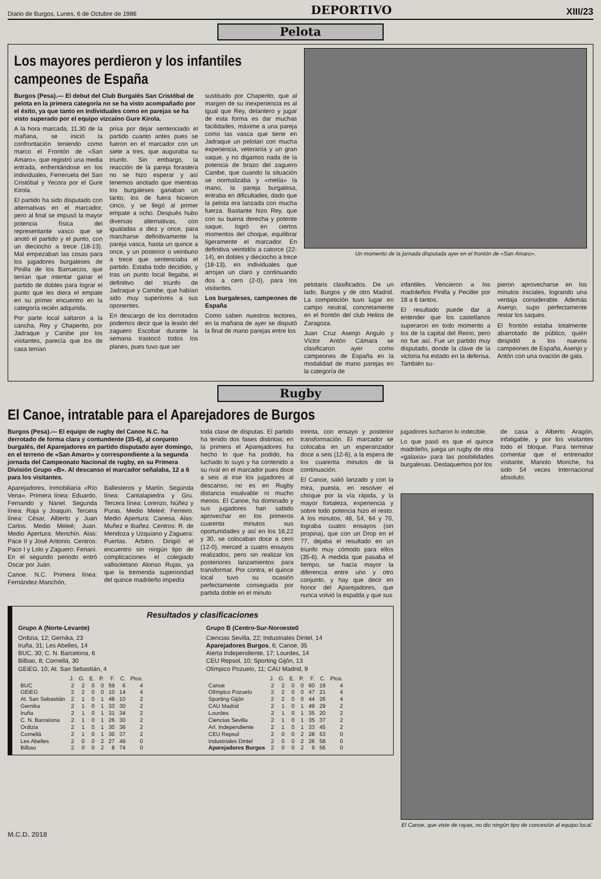Diario de Burgos, Lunes, 6 de Octubre de 1986 DEPORTIVO XIII/23
Pelota
Los mayores perdieron y los infantiles campeones de España
Burgos (Pesa).— El debut del Club Burgalés San Cristóbal de pelota en la primera categoría no se ha visto acompañado por el éxito, ya que tanto en individuales como en parejas se ha visto superado por el equipo vizcaíno Gure Kirola.
A la hora marcada, 11,30 de la mañana, se inició la confrontación teniendo como marco el Frontón de «San Amaro», que registró una media entrada, enfrentándose en los individuales, Ferreruela del San Cristóbal y Yecora por el Gure Kirola.
El partido ha sido disputado con alternativas en el marcador, pero al final se impusó la mayor potencia física del representante vasco que se anotó el partido y el punto, con un dieciocho a trece (18-13). Mal empezaban las cosas para los jugadores burgaleses de Pinilla de los Barruecos, que tenían que intentar ganar el partido de dobles para lograr el punto que les diera el empate en su primer encuentro en la categoría recién adquirida.
Por parte local saltaron a la cancha, Rey y Chaperito, por Jadraque y Canibe por los visitantes, parecía que los de casa tenían
prisa por dejar sentenciado el partido cuanto antes pues se fueron en el marcador con un siete a tres, que auguraba su triunfo. Sin embargo, la reacción de la pareja forastera no se hizo esperar y así tenemos anotado que mientras los burgaleses ganaban un tanto, los de fuera hicieron cinco, y se llegó al primer empate a ocho. Después hubo diversas alternativas, con igualadas a diez y once, para marcharse definitivamente la pareja vasca, hasta un quince a once, y un posterior o veintiuno a trece que sentenciaba el partido. Estaba todo decidido, y tras un punto local llegaba, el definitivo del triunfo de Jadraque y Camibe, que habían sido muy superiores a sus oponentes.
En descargo de los derrotados podemos decir que la lesión del zaguero Escobar durante la semana trastocó todos los planes, pues tuvo que ser
sustituido por Chaperito, que al margen de su inexperiencia es al igual que Rey, delantero y jugar de esta forma es dar muchas facilidades, máxime a una pareja como las vasca que tiene en Jadraque un pelotari con mucha experiencia, veteranía y un gran saque, y no digamos nada de la potencia de brazo del zaguero Canibe, que cuando la situación se normalizaba y «metía» la mano, la pareja burgalesa, entraba en dificultades, dado que la pelota era lanzada con mucha fuerza. Bastante hizo Rey, que con su buena derecha y potente saque, logró en ciertos momentos del choque, equilibrar ligeramente el marcador. En definitiva veintidós a catorce (22-14), en dobles y dieciocho a trece (18-13), en individuales que arrojan un claro y continuando dos a cero (2-0), para los visitantes.
Los burgaleses, campeones de España
Como saben nuestros lectores, en la mañana de ayer se disputó la final de mano parejas entre los
Un momento de la jornada disputada ayer en el frontón de «San Amaro».
pelotaris clasificados. De un lado, Burgos y de otro Madrid. La competición tuvo lugar en campo neutral, concretamente en el frontón del club Helios de Zaragoza.
Juan Cruz Asenjo Angulo y Víctor Antón Cámara se clasificaron ayer como campeones de España en la modalidad de mano parejas en la categoría de
infantiles. Vencieron a los madrileños Pinilla y Peciller por 18 a 6 tantos.
El resultado puede dar a entender que los castellanos superaron en todo momento a los de la capital del Reino, pero no fue así. Fue un partido muy disputado, donde la clave de la victoria ha estado en la defensa. También su-
pieron aprovecharse en los minutos iniciales, logrando una ventaja considerable. Además Asenjo, supo perfectamente restar los saques.
El frontón estaba totalmente abarrotado de público, quién despidió a los nuevos campeones de España, Asenjo y Antón con una ovación de gala.
Rugby
El Canoe, intratable para el Aparejadores de Burgos
Burgos (Pesa).— El equipo de rugby del Canoe N.C. ha derrotado de forma clara y contundente (35-6), al conjunto burgalés, del Aparejadores en partido disputado ayer domingo, en el terreno de «San Amaro» y correspondiente a la segunda jornada del Campeonato Nacional de rugby, en su Primera División Grupo «B». Al descanso el marcador señalaba, 12 a 6 para los visitantes.
Aparejadores, Inmobiliaria «Río Vena». Primera línea: Eduardo, Fernando y Nanel. Segunda línea: Raja y Joaquín. Tercera línea: César, Alberto y Juan Carlos. Medio Meleé; Juan. Medio Apertura: Menchín. Alas: Pace II y José Antonio. Centros: Paco I y Lolo y Zaguero: Fenani. En el segundo periodo entró Oscar por Juán.
Canoe. N.C. Primera línea: Fernández-Manchón,
Ballesteros y Martín. Segúnda línea: Cantalapiedra y Gru. Tercera línea: Lorenzo, Núñez y Puras. Medio Meleé: Ferreiro. Medio Apertura: Canesa. Alas: Muñez e Ibañez. Centros: R. de Mendoza y Uzquiano y Zaguera: Puertas. Arbitro. Dirigió el encuentro sin ningún tipo de complicaciones el colegiado vallisoletano Alonso Rujas, ya que la tremenda superioridad del quince madrileño impedía
toda clase de disputas. El partido ha tenido dos fases distintas; en la primera el Aparejadores ha hecho lo que ha podido, ha luchado lo suyo y ha contenido a su rival en el marcador pues doce a seis al irse los jugadores al descanso, no es en Rugby distancia insalvable ni mucho menos. El Canoe, ha dominado y sus jugadores han sabido aprovechar en los primeros cuarenta minutos sus oportunidades y así en los 16,22 y 30, se colocaban doce a cero (12-0), merced a cuatro ensayos realizados, pero sin realizar los posteriores lanzamientos para transformar. Por contra, el quince local tuvo su ocasión perfectamente conseguida por partida doble en el minuto
treinta, con ensayo y posterior transformación. El marcador se colocaba en un esperanzador doce a seis (12-6), a la espera de los cuarenta minutos de la continuación.
El Canoe, salió lanzado y con la mira, puesta, en resolver el choque por la vía rápida, y la mayor fortaleza, experiencia y sobre todo potencia hizo el resto. A los minutos, 48, 54, 64 y 70, lograba cuatro ensayos (sin propina), que con un Drop en el 77, dejaba el resultado en un triunfo muy cómodo para ellos (35-6). A medida que pasaba el tiempo, se hacía mayor la diferencia entre uno y otro conjunto, y hay que decir en honor del Aparejadores, que nunca volvió la espalda y que sus
Resultados y clasificaciones
Grupo A (Norte-Levante)
Ordizia, 12; Gernika, 23
Iruña, 31; Les Abelles, 14
BUC, 30; C. N. Barcelona, 6
Bilbao, 8; Cornellá, 30
GEiEG, 10; At. San Sebastián, 4
| | J. | G. | E. | P. | F. | C. | Ptos. |
| --- | --- | --- | --- | --- | --- | --- | --- |
| BUC | 2 | 2 | 0 | 0 | 59 | 6 | 4 |
| GEiEG | 2 | 2 | 0 | 0 | 10 | 14 | 4 |
| At. San Sebastián | 2 | 1 | 0 | 1 | 48 | 10 | 2 |
| Gernika | 2 | 1 | 0 | 1 | 33 | 30 | 2 |
| Iruña | 2 | 1 | 0 | 1 | 31 | 34 | 2 |
| C. N. Barcelona | 2 | 1 | 0 | 1 | 26 | 30 | 2 |
| Ordizia | 2 | 1 | 0 | 1 | 30 | 36 | 2 |
| Cornellá | 2 | 1 | 0 | 1 | 30 | 37 | 2 |
| Les Abelles | 2 | 0 | 0 | 2 | 27 | 49 | 0 |
| Bilbao | 2 | 0 | 0 | 2 | 8 | 74 | 0 |
Grupo B (Centro-Sur-Noroeste0
Ciencias Sevilla, 22; Industriales Dintel, 14
Aparejadores Burgos, 6; Canoe, 35
Alerta Independiente, 17; Lourdes, 14
CEU Repsol, 10; Sporting Gijón, 13
Olímpico Pozuelo, 11; CAU Madrid, 9
| | J. | G. | E. | P. | F. | C. | Ptos. |
| --- | --- | --- | --- | --- | --- | --- | --- |
| Canoe | 2 | 2 | 0 | 0 | 60 | 19 | 4 |
| Olímpico Pozuelo | 2 | 2 | 0 | 0 | 47 | 21 | 4 |
| Sporting Gijón | 2 | 2 | 0 | 0 | 44 | 26 | 4 |
| CAU Madrid | 2 | 1 | 0 | 1 | 49 | 29 | 2 |
| Lourdes | 2 | 1 | 0 | 1 | 35 | 20 | 2 |
| Ciencias Sevilla | 2 | 1 | 0 | 1 | 35 | 37 | 2 |
| Arl. Independiente | 2 | 1 | 0 | 1 | 33 | 45 | 2 |
| CEU Repsol | 2 | 0 | 0 | 2 | 28 | 53 | 0 |
| Industriales Dintel | 2 | 0 | 0 | 2 | 26 | 58 | 0 |
| Aparejadores Burgos | 2 | 0 | 0 | 2 | 9 | 56 | 0 |
jugadores lucharon lo indecible.
Lo que pasó es que el quince madrileño, juega un rugby de otra «galaxia» para las posibilidades burgalesas. Destaquemos por los
de casa a Alberto Aragón, infatigable, y por los visitantes todo el bloque. Para terminar comentar que el entrenador visitante, Manolo Moriche, ha sido 54 veces Internacional absoluto.
El Canoe, que viste de rayas, no dio ningún tipo de concesión al equipo local.
M.C.D. 2018